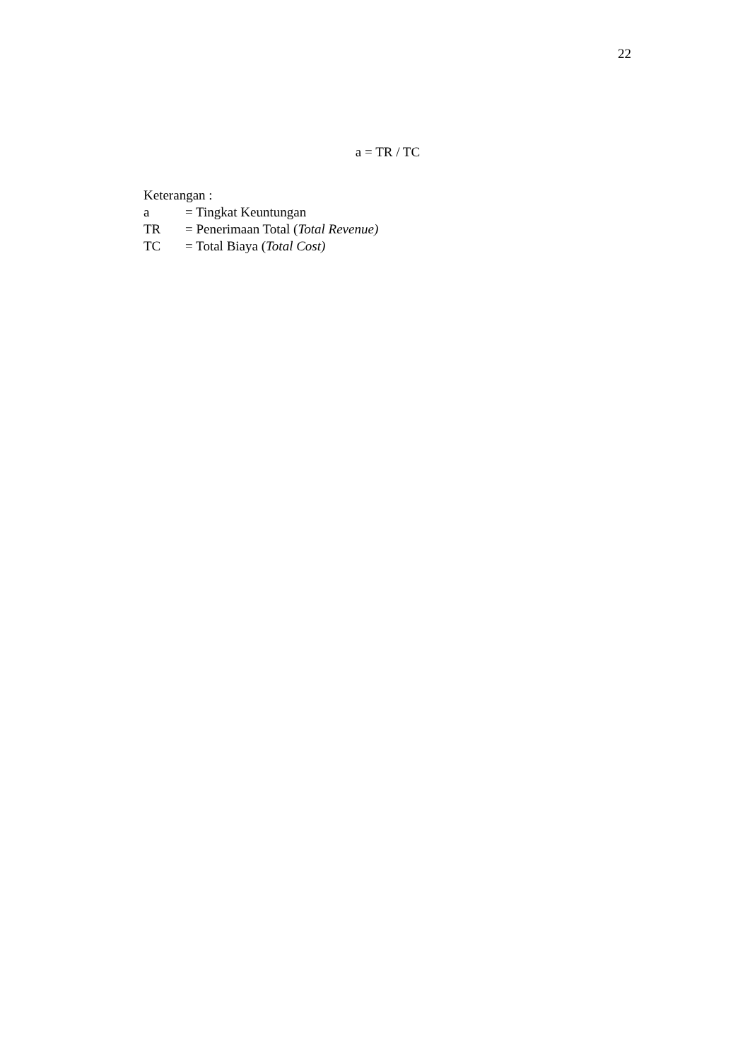22
a = TR / TC
Keterangan :
a = Tingkat Keuntungan
TR = Penerimaan Total (Total Revenue)
TC = Total Biaya (Total Cost)